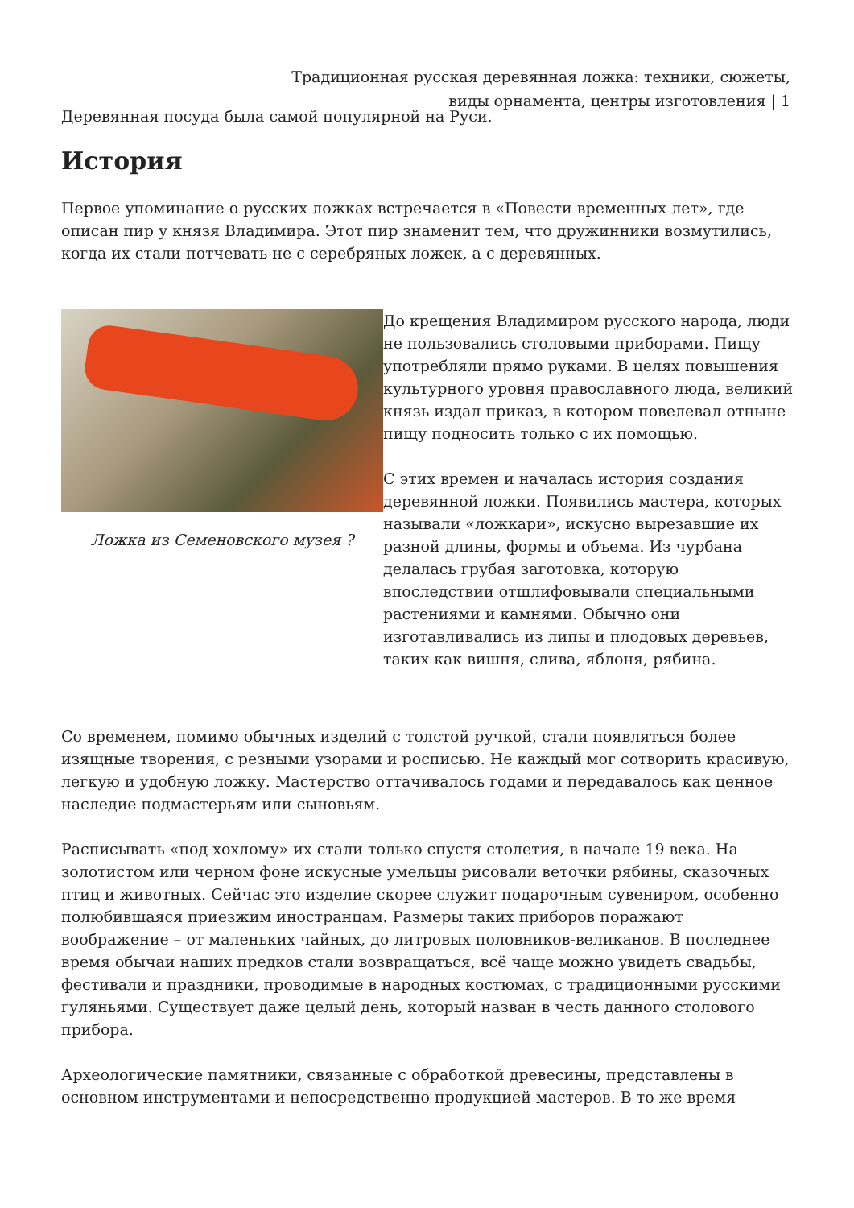Традиционная русская деревянная ложка: техники, сюжеты, виды орнамента, центры изготовления | 1
Деревянная посуда была самой популярной на Руси.
История
Первое упоминание о русских ложках встречается в «Повести временных лет», где описан пир у князя Владимира. Этот пир знаменит тем, что дружинники возмутились, когда их стали потчевать не с серебряных ложек, а с деревянных.
Ложка из Семеновского музея ?
До крещения Владимиром русского народа, люди не пользовались столовыми приборами. Пищу употребляли прямо руками. В целях повышения культурного уровня православного люда, великий князь издал приказ, в котором повелевал отныне пищу подносить только с их помощью.
С этих времен и началась история создания деревянной ложки. Появились мастера, которых называли «ложкари», искусно вырезавшие их разной длины, формы и объема. Из чурбана делалась грубая заготовка, которую впоследствии отшлифовывали специальными растениями и камнями. Обычно они изготавливались из липы и плодовых деревьев, таких как вишня, слива, яблоня, рябина.
Со временем, помимо обычных изделий с толстой ручкой, стали появляться более изящные творения, с резными узорами и росписью. Не каждый мог сотворить красивую, легкую и удобную ложку. Мастерство оттачивалось годами и передавалось как ценное наследие подмастерьям или сыновьям.
Расписывать «под хохлому» их стали только спустя столетия, в начале 19 века. На золотистом или черном фоне искусные умельцы рисовали веточки рябины, сказочных птиц и животных. Сейчас это изделие скорее служит подарочным сувениром, особенно полюбившаяся приезжим иностранцам. Размеры таких приборов поражают воображение – от маленьких чайных, до литровых половников-великанов. В последнее время обычаи наших предков стали возвращаться, всё чаще можно увидеть свадьбы, фестивали и праздники, проводимые в народных костюмах, с традиционными русскими гуляньями. Существует даже целый день, который назван в честь данного столового прибора.
Археологические памятники, связанные с обработкой древесины, представлены в основном инструментами и непосредственно продукцией мастеров. В то же время